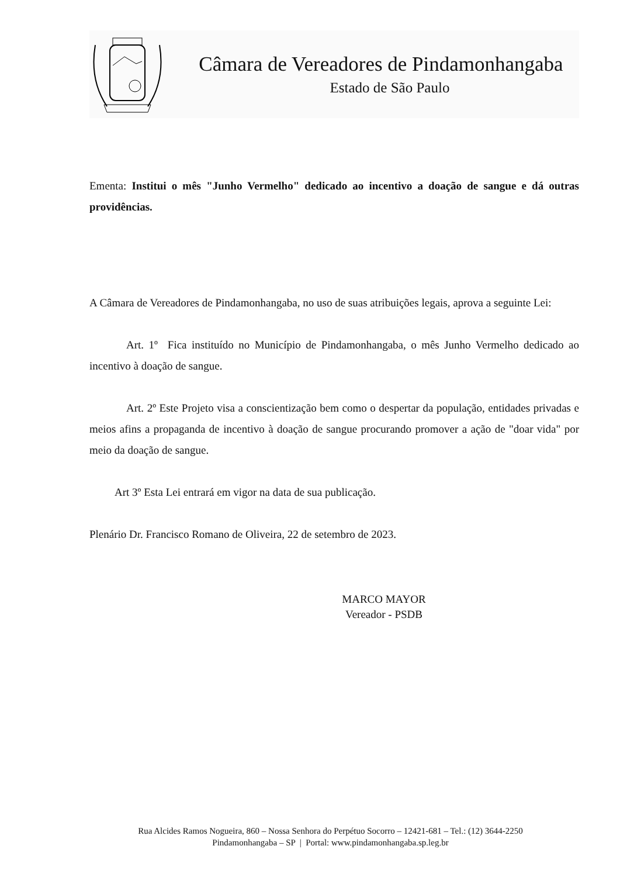Câmara de Vereadores de Pindamonhangaba
Estado de São Paulo
Ementa: Institui o mês "Junho Vermelho" dedicado ao incentivo a doação de sangue e dá outras providências.
A Câmara de Vereadores de Pindamonhangaba, no uso de suas atribuições legais, aprova a seguinte Lei:
Art. 1º Fica instituído no Município de Pindamonhangaba, o mês Junho Vermelho dedicado ao incentivo à doação de sangue.
Art. 2º Este Projeto visa a conscientização bem como o despertar da população, entidades privadas e meios afins a propaganda de incentivo à doação de sangue procurando promover a ação de "doar vida" por meio da doação de sangue.
Art 3º Esta Lei entrará em vigor na data de sua publicação.
Plenário Dr. Francisco Romano de Oliveira, 22 de setembro de 2023.
MARCO MAYOR
Vereador - PSDB
Rua Alcides Ramos Nogueira, 860 – Nossa Senhora do Perpétuo Socorro – 12421-681 – Tel.: (12) 3644-2250
Pindamonhangaba – SP | Portal: www.pindamonhangaba.sp.leg.br